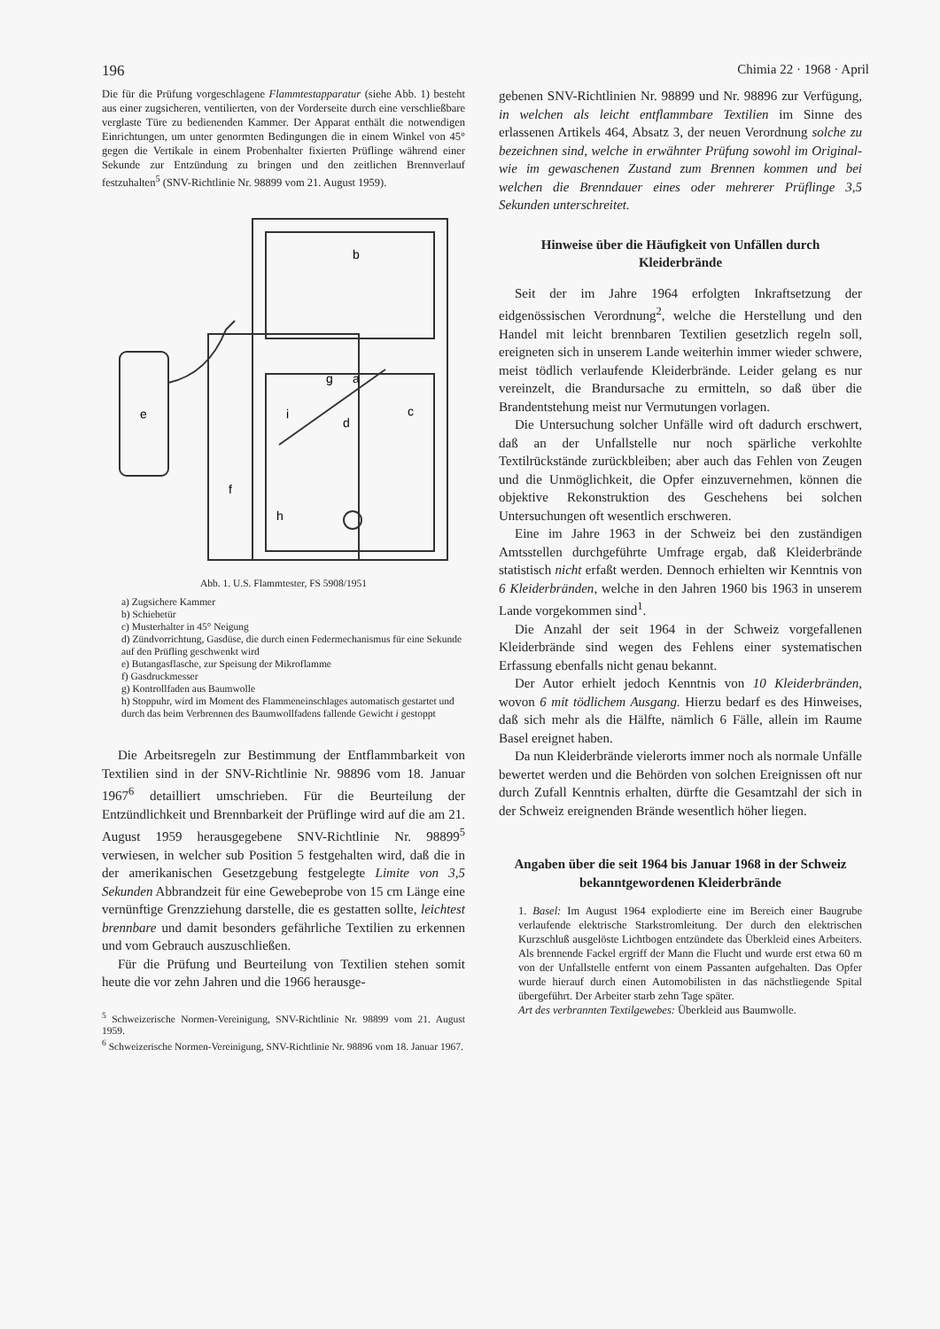196 Chimia 22 · 1968 · April
Die für die Prüfung vorgeschlagene Flammtestapparatur (siehe Abb. 1) besteht aus einer zugsicheren, ventilierten, von der Vorderseite durch eine verschließbare verglaste Türe zu bedienenden Kammer. Der Apparat enthält die notwendigen Einrichtungen, um unter genormten Bedingungen die in einem Winkel von 45° gegen die Vertikale in einem Probenhalter fixierten Prüflinge während einer Sekunde zur Entzündung zu bringen und den zeitlichen Brennverlauf festzuhalten<sup>5</sup> (SNV-Richtlinie Nr. 98899 vom 21. August 1959).
b
g
a
e
i
d
c
f
h
Abb. 1. U.S. Flammtester, FS 5908/1951
a) Zugsichere Kammer
b) Schiebetür
c) Musterhalter in 45° Neigung
d) Zündvorrichtung, Gasdüse, die durch einen Federmechanismus für eine Sekunde auf den Prüfling geschwenkt wird
e) Butangasflasche, zur Speisung der Mikroflamme
f) Gasdruckmesser
g) Kontrollfaden aus Baumwolle
h) Stoppuhr, wird im Moment des Flammeneinschlages automatisch gestartet und durch das beim Verbrennen des Baumwollfadens fallende Gewicht i gestoppt
Die Arbeitsregeln zur Bestimmung der Entflammbarkeit von Textilien sind in der SNV-Richtlinie Nr. 98896 vom 18. Januar 1967<sup>6</sup> detailliert umschrieben. Für die Beurteilung der Entzündlichkeit und Brennbarkeit der Prüflinge wird auf die am 21. August 1959 herausgegebene SNV-Richtlinie Nr. 98899<sup>5</sup> verwiesen, in welcher sub Position 5 festgehalten wird, daß die in der amerikanischen Gesetzgebung festgelegte Limite von 3,5 Sekunden Abbrandzeit für eine Gewebeprobe von 15 cm Länge eine vernünftige Grenzziehung darstelle, die es gestatten sollte, leichtest brennbare und damit besonders gefährliche Textilien zu erkennen und vom Gebrauch auszuschließen.
Für die Prüfung und Beurteilung von Textilien stehen somit heute die vor zehn Jahren und die 1966 herausge-
<sup>5</sup> Schweizerische Normen-Vereinigung, SNV-Richtlinie Nr. 98899 vom 21. August 1959.
<sup>6</sup> Schweizerische Normen-Vereinigung, SNV-Richtlinie Nr. 98896 vom 18. Januar 1967.
gebenen SNV-Richtlinien Nr. 98899 und Nr. 98896 zur Verfügung, in welchen als leicht entflammbare Textilien im Sinne des erlassenen Artikels 464, Absatz 3, der neuen Verordnung solche zu bezeichnen sind, welche in erwähnter Prüfung sowohl im Original- wie im gewaschenen Zustand zum Brennen kommen und bei welchen die Brenndauer eines oder mehrerer Prüflinge 3,5 Sekunden unterschreitet.
Hinweise über die Häufigkeit von Unfällen durch Kleiderbrände
Seit der im Jahre 1964 erfolgten Inkraftsetzung der eidgenössischen Verordnung<sup>2</sup>, welche die Herstellung und den Handel mit leicht brennbaren Textilien gesetzlich regeln soll, ereigneten sich in unserem Lande weiterhin immer wieder schwere, meist tödlich verlaufende Kleiderbrände. Leider gelang es nur vereinzelt, die Brandursache zu ermitteln, so daß über die Brandentstehung meist nur Vermutungen vorlagen.
Die Untersuchung solcher Unfälle wird oft dadurch erschwert, daß an der Unfallstelle nur noch spärliche verkohlte Textilrückstände zurückbleiben; aber auch das Fehlen von Zeugen und die Unmöglichkeit, die Opfer einzuvernehmen, können die objektive Rekonstruktion des Geschehens bei solchen Untersuchungen oft wesentlich erschweren.
Eine im Jahre 1963 in der Schweiz bei den zuständigen Amtsstellen durchgeführte Umfrage ergab, daß Kleiderbrände statistisch nicht erfaßt werden. Dennoch erhielten wir Kenntnis von 6 Kleiderbränden, welche in den Jahren 1960 bis 1963 in unserem Lande vorgekommen sind<sup>1</sup>.
Die Anzahl der seit 1964 in der Schweiz vorgefallenen Kleiderbrände sind wegen des Fehlens einer systematischen Erfassung ebenfalls nicht genau bekannt.
Der Autor erhielt jedoch Kenntnis von 10 Kleiderbränden, wovon 6 mit tödlichem Ausgang. Hierzu bedarf es des Hinweises, daß sich mehr als die Hälfte, nämlich 6 Fälle, allein im Raume Basel ereignet haben.
Da nun Kleiderbrände vielerorts immer noch als normale Unfälle bewertet werden und die Behörden von solchen Ereignissen oft nur durch Zufall Kenntnis erhalten, dürfte die Gesamtzahl der sich in der Schweiz ereignenden Brände wesentlich höher liegen.
Angaben über die seit 1964 bis Januar 1968 in der Schweiz bekanntgewordenen Kleiderbrände
1. Basel: Im August 1964 explodierte eine im Bereich einer Baugrube verlaufende elektrische Starkstromleitung. Der durch den elektrischen Kurzschluß ausgelöste Lichtbogen entzündete das Überkleid eines Arbeiters. Als brennende Fackel ergriff der Mann die Flucht und wurde erst etwa 60 m von der Unfallstelle entfernt von einem Passanten aufgehalten. Das Opfer wurde hierauf durch einen Automobilisten in das nächstliegende Spital übergeführt. Der Arbeiter starb zehn Tage später.
Art des verbrannten Textilgewebes: Überkleid aus Baumwolle.